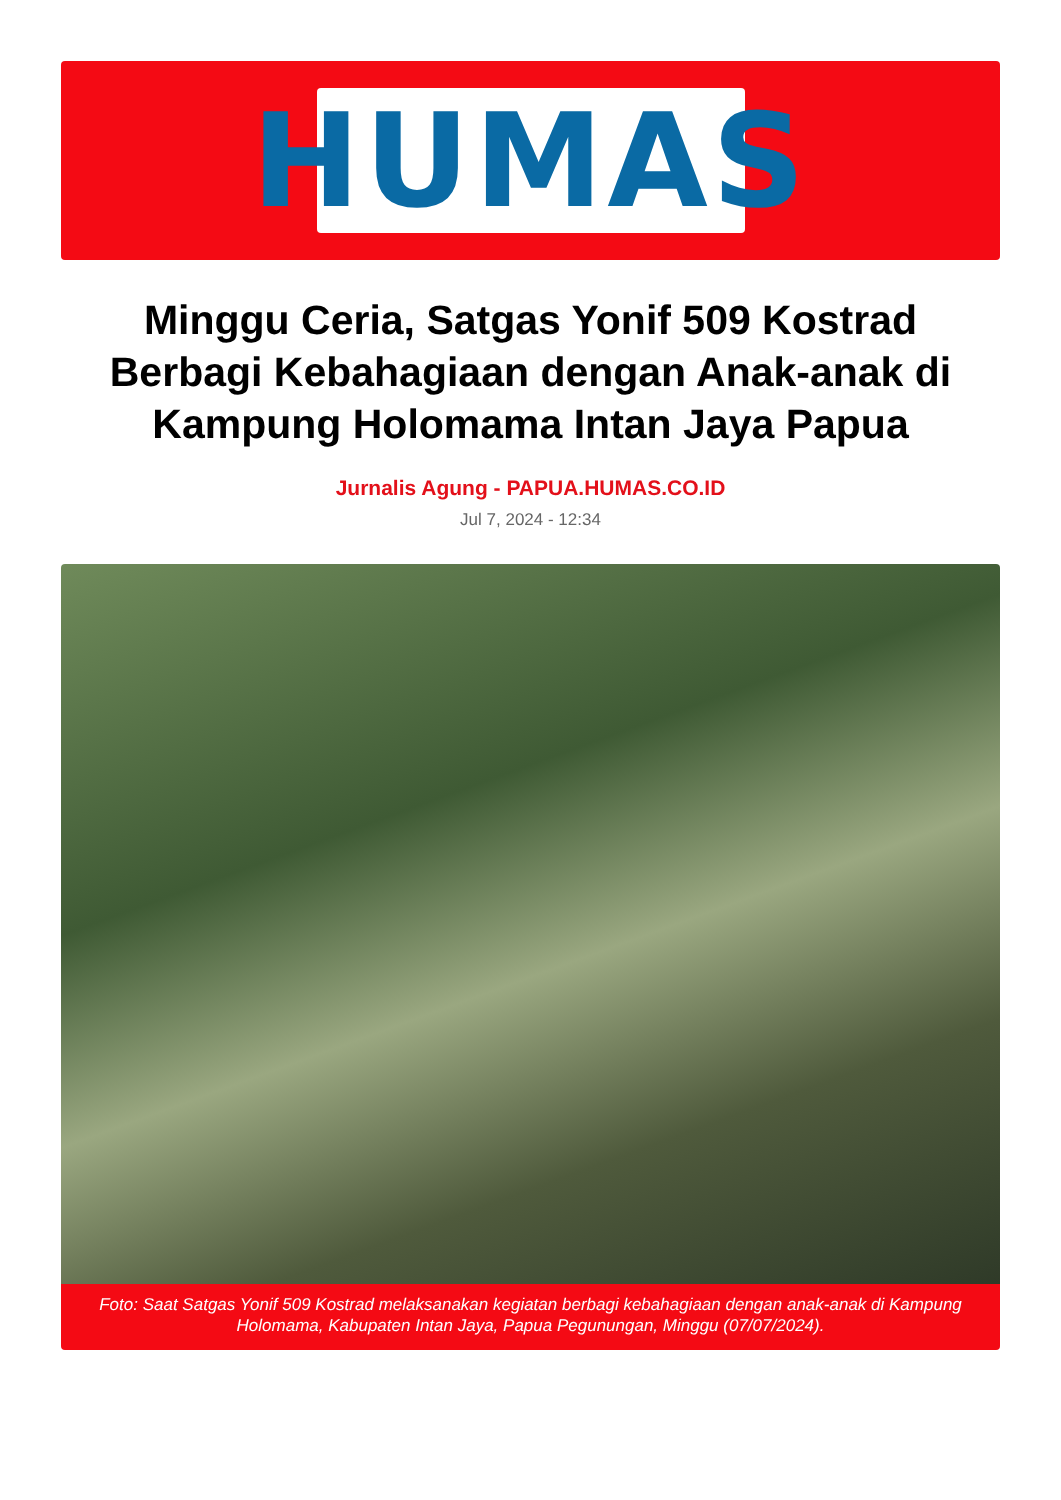HUMAS
Minggu Ceria, Satgas Yonif 509 Kostrad Berbagi Kebahagiaan dengan Anak-anak di Kampung Holomama Intan Jaya Papua
Jurnalis Agung - PAPUA.HUMAS.CO.ID
Jul 7, 2024 - 12:34
Foto: Saat Satgas Yonif 509 Kostrad melaksanakan kegiatan berbagi kebahagiaan dengan anak-anak di Kampung Holomama, Kabupaten Intan Jaya, Papua Pegunungan, Minggu (07/07/2024).